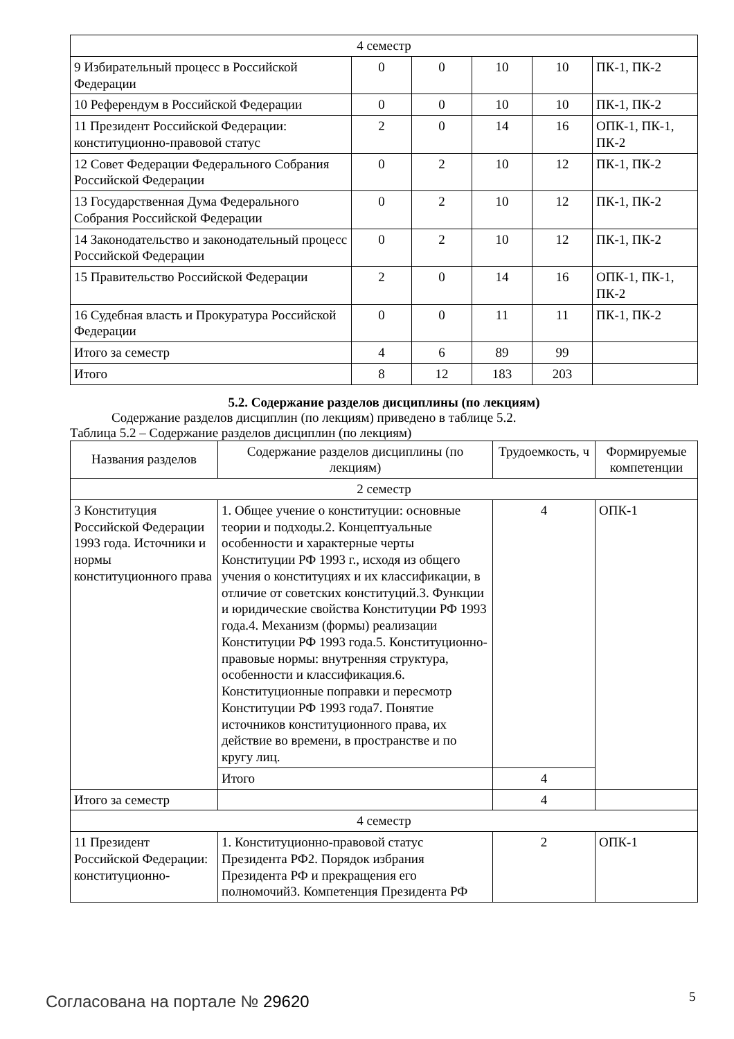| 4 семестр | | | | | |
| 9 Избирательный процесс в Российской Федерации | 0 | 0 | 10 | 10 | ПК-1, ПК-2 |
| 10 Референдум в Российской Федерации | 0 | 0 | 10 | 10 | ПК-1, ПК-2 |
| 11 Президент Российской Федерации: конституционно-правовой статус | 2 | 0 | 14 | 16 | ОПК-1, ПК-1, ПК-2 |
| 12 Совет Федерации Федерального Собрания Российской Федерации | 0 | 2 | 10 | 12 | ПК-1, ПК-2 |
| 13 Государственная Дума Федерального Собрания Российской Федерации | 0 | 2 | 10 | 12 | ПК-1, ПК-2 |
| 14 Законодательство и законодательный процесс Российской Федерации | 0 | 2 | 10 | 12 | ПК-1, ПК-2 |
| 15 Правительство Российской Федерации | 2 | 0 | 14 | 16 | ОПК-1, ПК-1, ПК-2 |
| 16 Судебная власть и Прокуратура Российской Федерации | 0 | 0 | 11 | 11 | ПК-1, ПК-2 |
| Итого за семестр | 4 | 6 | 89 | 99 | |
| Итого | 8 | 12 | 183 | 203 | |
5.2. Содержание разделов дисциплины (по лекциям)
Содержание разделов дисциплин (по лекциям) приведено в таблице 5.2.
Таблица 5.2 – Содержание разделов дисциплин (по лекциям)
| Названия разделов | Содержание разделов дисциплины (по лекциям) | Трудоемкость, ч | Формируемые компетенции |
| --- | --- | --- | --- |
| 2 семестр | | | |
| 3 Конституция Российской Федерации 1993 года. Источники и нормы конституционного права | 1. Общее учение о конституции: основные теории и подходы.2. Концептуальные особенности и характерные черты Конституции РФ 1993 г., исходя из общего учения о конституциях и их классификации, в отличие от советских конституций.3. Функции и юридические свойства Конституции РФ 1993 года.4. Механизм (формы) реализации Конституции РФ 1993 года.5. Конституционно-правовые нормы: внутренняя структура, особенности и классификация.6. Конституционные поправки и пересмотр Конституции РФ 1993 года7. Понятие источников конституционного права, их действие во времени, в пространстве и по кругу лиц. | 4 | ОПК-1 |
| | Итого | 4 | |
| Итого за семестр | | 4 | |
| 4 семестр | | | |
| 11 Президент Российской Федерации: конституционно- | 1. Конституционно-правовой статус Президента РФ2. Порядок избрания Президента РФ и прекращения его полномочий3. Компетенция Президента РФ | 2 | ОПК-1 |
Согласована на портале № 29620 5